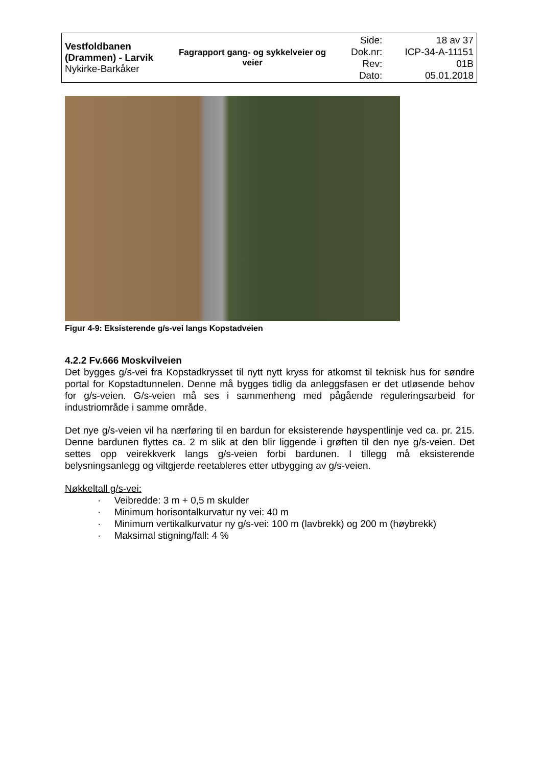| Vestfoldbanen (Drammen) - Larvik Nykirke-Barkåker | Fagrapport gang- og sykkelveier og veier | Side: Dok.nr: Rev: Dato: | 18 av 37 ICP-34-A-11151 01B 05.01.2018 |
Figur 4-9: Eksisterende g/s-vei langs Kopstadveien
4.2.2 Fv.666 Moskvilveien
Det bygges g/s-vei fra Kopstadkrysset til nytt nytt kryss for atkomst til teknisk hus for søndre portal for Kopstadtunnelen. Denne må bygges tidlig da anleggsfasen er det utløsende behov for g/s-veien. G/s-veien må ses i sammenheng med pågående reguleringsarbeid for industriområde i samme område.
Det nye g/s-veien vil ha nærføring til en bardun for eksisterende høyspentlinje ved ca. pr. 215. Denne bardunen flyttes ca. 2 m slik at den blir liggende i grøften til den nye g/s-veien. Det settes opp veirekkverk langs g/s-veien forbi bardunen. I tillegg må eksisterende belysningsanlegg og viltgjerde reetableres etter utbygging av g/s-veien.
Nøkkeltall g/s-vei:
· Veibredde: 3 m + 0,5 m skulder
· Minimum horisontalkurvatur ny vei: 40 m
· Minimum vertikalkurvatur ny g/s-vei: 100 m (lavbrekk) og 200 m (høybrekk)
· Maksimal stigning/fall: 4 %